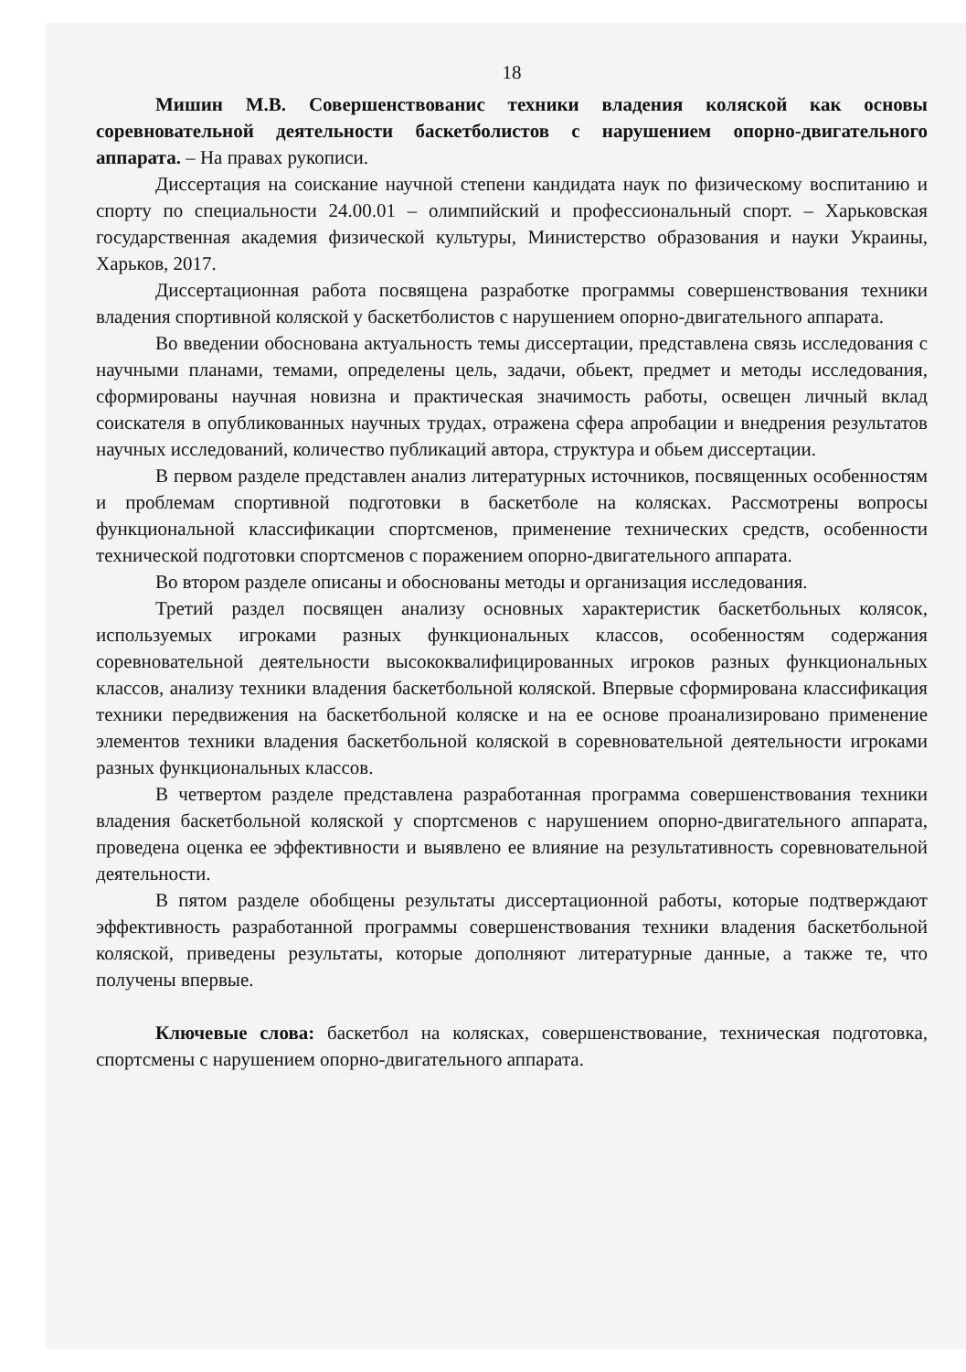18
Мишин М.В. Совершенствованис техники владения коляской как основы соревновательной деятельности баскетболистов с нарушением опорно-двигательного аппарата. – На правах рукописи.
Диссертация на соискание научной степени кандидата наук по физическому воспитанию и спорту по специальности 24.00.01 – олимпийский и профессиональный спорт. – Харьковская государственная академия физической культуры, Министерство образования и науки Украины, Харьков, 2017.
Диссертационная работа посвящена разработке программы совершенствования техники владения спортивной коляской у баскетболистов с нарушением опорно-двигательного аппарата.
Во введении обоснована актуальность темы диссертации, представлена связь исследования с научными планами, темами, определены цель, задачи, обьект, предмет и методы исследования, сформированы научная новизна и практическая значимость работы, освещен личный вклад соискателя в опубликованных научных трудах, отражена сфера апробации и внедрения результатов научных исследований, количество публикаций автора, структура и обьем диссертации.
В первом разделе представлен анализ литературных источников, посвященных особенностям и проблемам спортивной подготовки в баскетболе на колясках. Рассмотрены вопросы функциональной классификации спортсменов, применение технических средств, особенности технической подготовки спортсменов с поражением опорно-двигательного аппарата.
Во втором разделе описаны и обоснованы методы и организация исследования.
Третий раздел посвящен анализу основных характеристик баскетбольных колясок, используемых игроками разных функциональных классов, особенностям содержания соревновательной деятельности высококвалифицированных игроков разных функциональных классов, анализу техники владения баскетбольной коляской. Впервые сформирована классификация техники передвижения на баскетбольной коляске и на ее основе проанализировано применение элементов техники владения баскетбольной коляской в соревновательной деятельности игроками разных функциональных классов.
В четвертом разделе представлена разработанная программа совершенствования техники владения баскетбольной коляской у спортсменов с нарушением опорно-двигательного аппарата, проведена оценка ее эффективности и выявлено ее влияние на результативность соревновательной деятельности.
В пятом разделе обобщены результаты диссертационной работы, которые подтверждают эффективность разработанной программы совершенствования техники владения баскетбольной коляской, приведены результаты, которые дополняют литературные данные, а также те, что получены впервые.
Ключевые слова: баскетбол на колясках, совершенствование, техническая подготовка, спортсмены с нарушением опорно-двигательного аппарата.